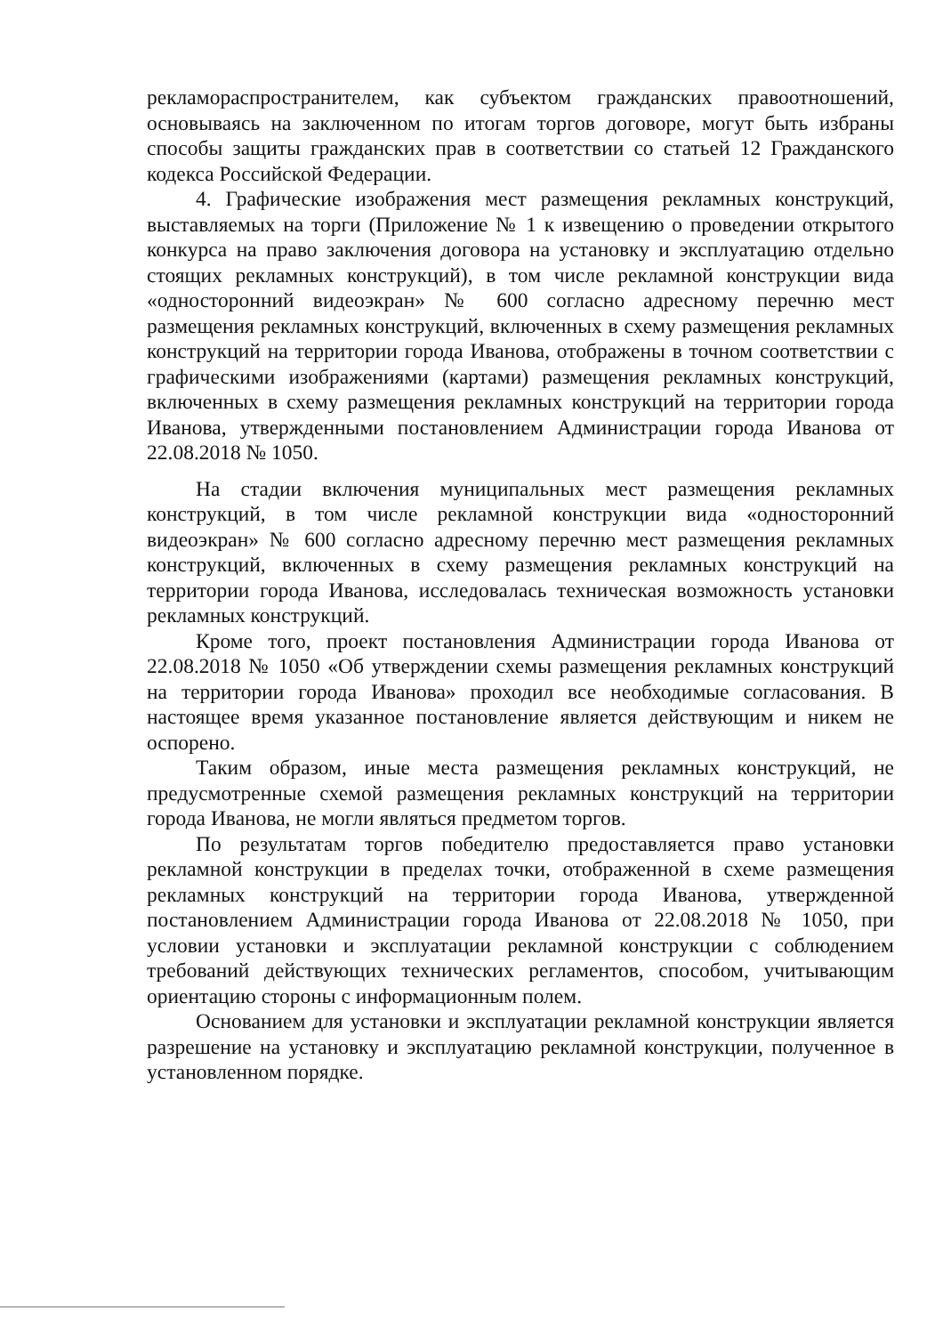рекламораспространителем, как субъектом гражданских правоотношений, основываясь на заключенном по итогам торгов договоре, могут быть избраны способы защиты гражданских прав в соответствии со статьей 12 Гражданского кодекса Российской Федерации.
4. Графические изображения мест размещения рекламных конструкций, выставляемых на торги (Приложение № 1 к извещению о проведении открытого конкурса на право заключения договора на установку и эксплуатацию отдельно стоящих рекламных конструкций), в том числе рекламной конструкции вида «односторонний видеоэкран» № 600 согласно адресному перечню мест размещения рекламных конструкций, включенных в схему размещения рекламных конструкций на территории города Иванова, отображены в точном соответствии с графическими изображениями (картами) размещения рекламных конструкций, включенных в схему размещения рекламных конструкций на территории города Иванова, утвержденными постановлением Администрации города Иванова от 22.08.2018 № 1050.
На стадии включения муниципальных мест размещения рекламных конструкций, в том числе рекламной конструкции вида «односторонний видеоэкран» № 600 согласно адресному перечню мест размещения рекламных конструкций, включенных в схему размещения рекламных конструкций на территории города Иванова, исследовалась техническая возможность установки рекламных конструкций.
Кроме того, проект постановления Администрации города Иванова от 22.08.2018 № 1050 «Об утверждении схемы размещения рекламных конструкций на территории города Иванова» проходил все необходимые согласования. В настоящее время указанное постановление является действующим и никем не оспорено.
Таким образом, иные места размещения рекламных конструкций, не предусмотренные схемой размещения рекламных конструкций на территории города Иванова, не могли являться предметом торгов.
По результатам торгов победителю предоставляется право установки рекламной конструкции в пределах точки, отображенной в схеме размещения рекламных конструкций на территории города Иванова, утвержденной постановлением Администрации города Иванова от 22.08.2018 № 1050, при условии установки и эксплуатации рекламной конструкции с соблюдением требований действующих технических регламентов, способом, учитывающим ориентацию стороны с информационным полем.
Основанием для установки и эксплуатации рекламной конструкции является разрешение на установку и эксплуатацию рекламной конструкции, полученное в установленном порядке.